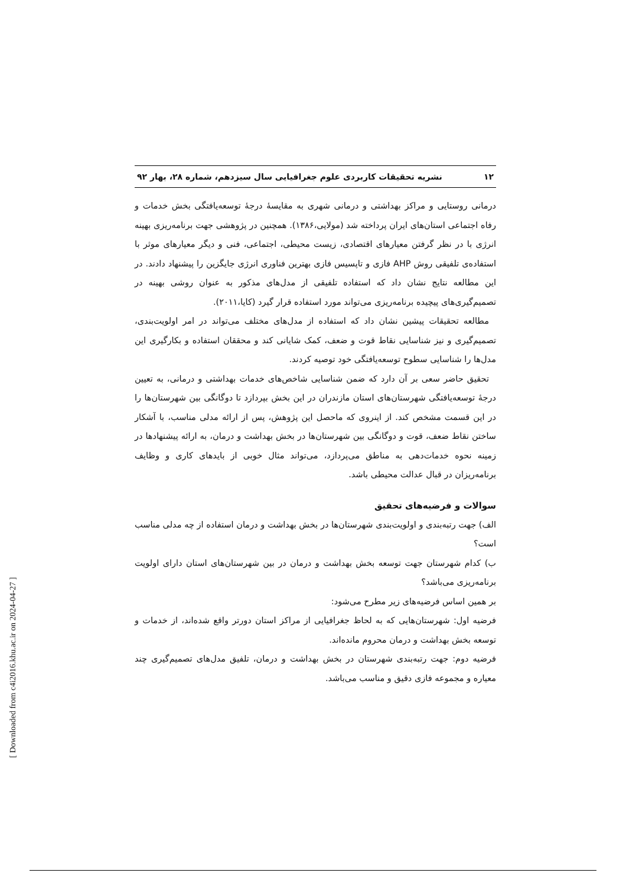۱۲ نشریه تحقیقات کاربردی علوم جغرافیایی سال سیزدهم، شماره ۲۸، بهار ۹۲
درمانی روستایی و مراکز بهداشتی و درمانی شهری به مقایسهٔ درجهٔ توسعه‌یافتگی بخش خدمات و رفاه اجتماعی استان‌های ایران پرداخته شد (مولایی،۱۳۸۶). همچنین در پژوهشی جهت برنامه‌ریزی بهینه انرژی با در نظر گرفتن معیارهای اقتصادی، زیست محیطی، اجتماعی، فنی و دیگر معیارهای موثر با استفاده‌ی تلفیقی روش AHP فازی و تاپسیس فازی بهترین فناوری انرژی جایگزین را پیشنهاد دادند. در این مطالعه نتایج نشان داد که استفاده تلفیقی از مدل‌های مذکور به عنوان روشی بهینه در تصمیم‌گیری‌های پیچیده برنامه‌ریزی می‌تواند مورد استفاده قرار گیرد (کایا،۲۰۱۱).
مطالعه تحقیقات پیشین نشان داد که استفاده از مدل‌های مختلف می‌تواند در امر اولویت‌بندی، تصمیم‌گیری و نیز شناسایی نقاط قوت و ضعف، کمک شایانی کند و محققان استفاده و بکارگیری این مدل‌ها را شناسایی سطوح توسعه‌یافتگی خود توصیه کردند.
تحقیق حاضر سعی بر آن دارد که ضمن شناسایی شاخص‌های خدمات بهداشتی و درمانی، به تعیین درجهٔ توسعه‌یافتگی شهرستان‌های استان مازندران در این بخش بپردازد تا دوگانگی بین شهرستان‌ها را در این قسمت مشخص کند. از اینروی که ماحصل این پژوهش، پس از ارائه مدلی مناسب، با آشکار ساختن نقاط ضعف، قوت و دوگانگی بین شهرستان‌ها در بخش بهداشت و درمان، به ارائه پیشنهادها در زمینه نحوه خدمات‌دهی به مناطق می‌پردازد، می‌تواند مثال خوبی از بایدهای کاری و وظایف برنامه‌ریزان در قبال عدالت محیطی باشد.
سوالات و فرضیه‌های تحقیق
الف) جهت رتبه‌بندی و اولویت‌بندی شهرستان‌ها در بخش بهداشت و درمان استفاده از چه مدلی مناسب است؟
ب) کدام شهرستان جهت توسعه بخش بهداشت و درمان در بین شهرستان‌های استان دارای اولویت برنامه‌ریزی می‌باشد؟
بر همین اساس فرضیه‌های زیر مطرح می‌شود:
فرضیه اول: شهرستان‌هایی که به لحاظ جغرافیایی از مراکز استان دورتر واقع شده‌اند، از خدمات و توسعه بخش بهداشت و درمان محروم مانده‌اند.
فرضیه دوم: جهت رتبه‌بندی شهرستان در بخش بهداشت و درمان، تلفیق مدل‌های تصمیم‌گیری چند معیاره و مجموعه فازی دقیق و مناسب می‌باشد.
[ Downloaded from c4i2016.khu.ac.ir on 2024-04-27 ]